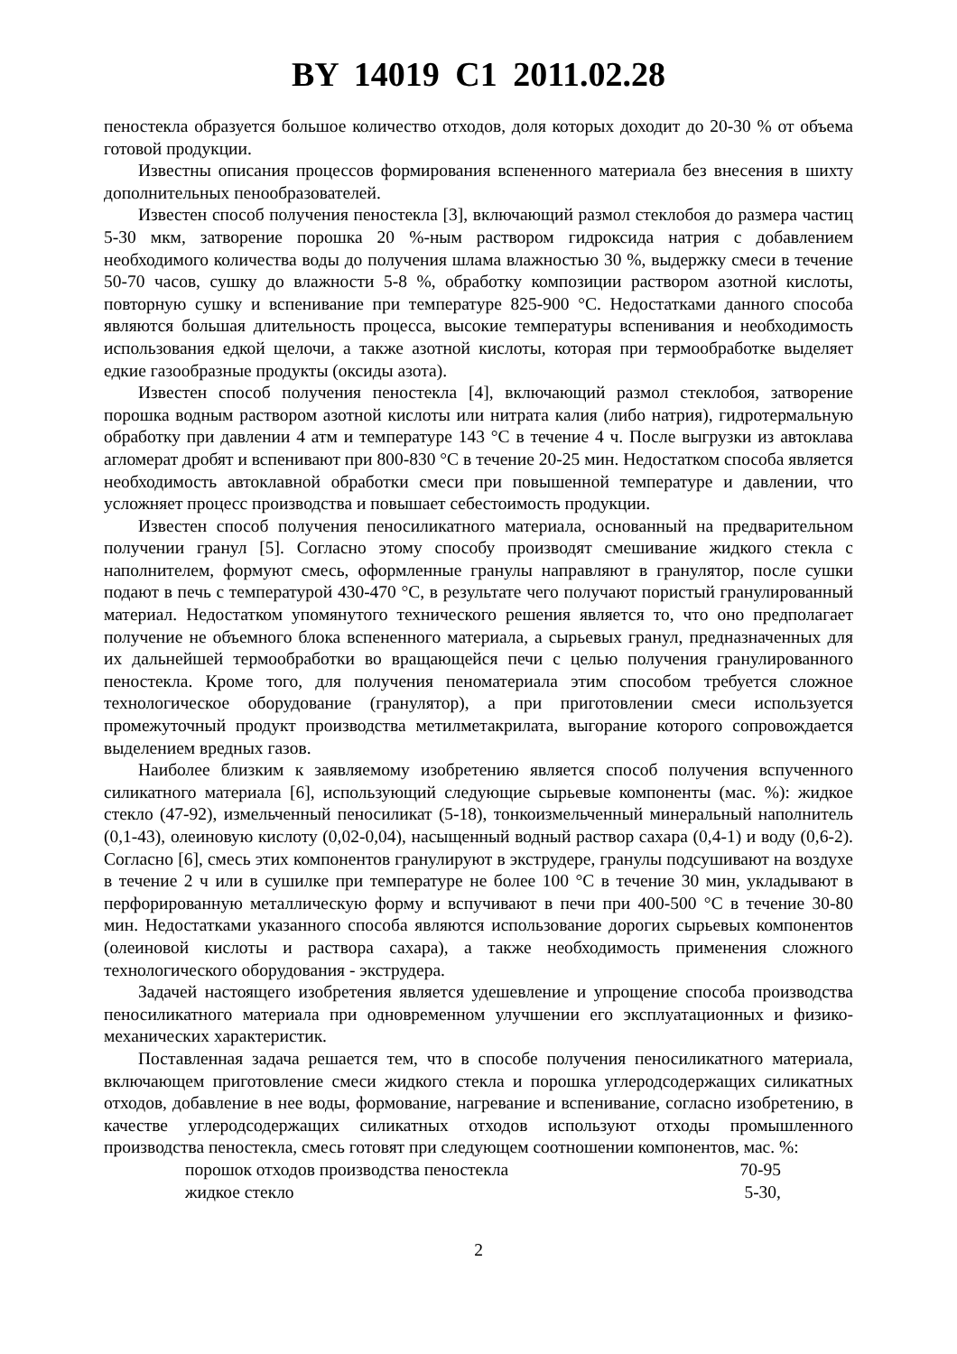BY 14019 C1 2011.02.28
пеностекла образуется большое количество отходов, доля которых доходит до 20-30 % от объема готовой продукции.
Известны описания процессов формирования вспененного материала без внесения в шихту дополнительных пенообразователей.
Известен способ получения пеностекла [3], включающий размол стеклобоя до размера частиц 5-30 мкм, затворение порошка 20 %-ным раствором гидроксида натрия с добавлением необходимого количества воды до получения шлама влажностью 30 %, выдержку смеси в течение 50-70 часов, сушку до влажности 5-8 %, обработку композиции раствором азотной кислоты, повторную сушку и вспенивание при температуре 825-900 °С. Недостатками данного способа являются большая длительность процесса, высокие температуры вспенивания и необходимость использования едкой щелочи, а также азотной кислоты, которая при термообработке выделяет едкие газообразные продукты (оксиды азота).
Известен способ получения пеностекла [4], включающий размол стеклобоя, затворение порошка водным раствором азотной кислоты или нитрата калия (либо натрия), гидротермальную обработку при давлении 4 атм и температуре 143 °С в течение 4 ч. После выгрузки из автоклава агломерат дробят и вспенивают при 800-830 °С в течение 20-25 мин. Недостатком способа является необходимость автоклавной обработки смеси при повышенной температуре и давлении, что усложняет процесс производства и повышает себестоимость продукции.
Известен способ получения пеносиликатного материала, основанный на предварительном получении гранул [5]. Согласно этому способу производят смешивание жидкого стекла с наполнителем, формуют смесь, оформленные гранулы направляют в гранулятор, после сушки подают в печь с температурой 430-470 °С, в результате чего получают пористый гранулированный материал. Недостатком упомянутого технического решения является то, что оно предполагает получение не объемного блока вспененного материала, а сырьевых гранул, предназначенных для их дальнейшей термообработки во вращающейся печи с целью получения гранулированного пеностекла. Кроме того, для получения пеноматериала этим способом требуется сложное технологическое оборудование (гранулятор), а при приготовлении смеси используется промежуточный продукт производства метилметакрилата, выгорание которого сопровождается выделением вредных газов.
Наиболее близким к заявляемому изобретению является способ получения вспученного силикатного материала [6], использующий следующие сырьевые компоненты (мас. %): жидкое стекло (47-92), измельченный пеносиликат (5-18), тонкоизмельченный минеральный наполнитель (0,1-43), олеиновую кислоту (0,02-0,04), насыщенный водный раствор сахара (0,4-1) и воду (0,6-2). Согласно [6], смесь этих компонентов гранулируют в экструдере, гранулы подсушивают на воздухе в течение 2 ч или в сушилке при температуре не более 100 °С в течение 30 мин, укладывают в перфорированную металлическую форму и вспучивают в печи при 400-500 °С в течение 30-80 мин. Недостатками указанного способа являются использование дорогих сырьевых компонентов (олеиновой кислоты и раствора сахара), а также необходимость применения сложного технологического оборудования - экструдера.
Задачей настоящего изобретения является удешевление и упрощение способа производства пеносиликатного материала при одновременном улучшении его эксплуатационных и физико-механических характеристик.
Поставленная задача решается тем, что в способе получения пеносиликатного материала, включающем приготовление смеси жидкого стекла и порошка углеродсодержащих силикатных отходов, добавление в нее воды, формование, нагревание и вспенивание, согласно изобретению, в качестве углеродсодержащих силикатных отходов используют отходы промышленного производства пеностекла, смесь готовят при следующем соотношении компонентов, мас. %:
порошок отходов производства пеностекла 70-95
жидкое стекло 5-30,
2